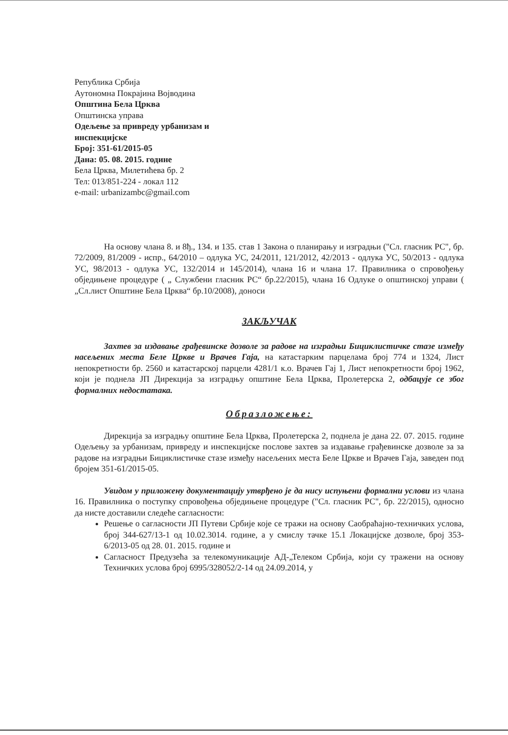Република Србија
Аутономна Покрајина Војводина
Општина Бела Црква
Општинска управа
Одељење за привреду урбанизам и инспекцијске
Број: 351-61/2015-05
Дана: 05. 08. 2015. године
Бела Црква, Милетићева бр. 2
Тел: 013/851-224 - локал 112
e-mail: urbanizambc@gmail.com
На основу члана 8. и 8ђ., 134. и 135. став 1 Закона о планирању и изградњи ("Сл. гласник РС", бр. 72/2009, 81/2009 - испр., 64/2010 – одлука УС, 24/2011, 121/2012, 42/2013 - одлука УС, 50/2013 - одлука УС, 98/2013 - одлука УС, 132/2014 и 145/2014), члана 16 и члана 17. Правилника о спровођењу обједињене процедуре ( „ Службени гласник РС“ бр.22/2015), члана 16 Одлуке о општинској управи ( „Сл.лист Општине Бела Црква“ бр.10/2008), доноси
ЗАКЉУЧАК
Захтев за издавање грађевинске дозволе за радове на изградњи Бициклистичке стазе између насељених места Беле Цркве и Врачев Гаја, на катастарким парцелама број 774 и 1324, Лист непокретности бр. 2560 и катастарској парцели 4281/1 к.о. Врачев Гај 1, Лист непокретности број 1962, који је поднела ЈП Дирекција за изградњу општине Бела Црква, Пролетерска 2, одбацује се због формалних недостатака.
Образложење:
Дирекција за изградњу општине Бела Црква, Пролетерска 2, поднела је дана 22. 07. 2015. године Одељењу за урбанизам, привреду и инспекцијске послове захтев за издавање грађевинске дозволе за за радове на изградњи Бициклистичке стазе између насељених места Беле Цркве и Врачев Гаја, заведен под бројем 351-61/2015-05.
Увидом у приложену документацију утврђено је да нису испуњени формални услови из члана 16. Правилника о поступку спровођења обједињене процедуре ("Сл. гласник РС", бр. 22/2015), односно да нисте доставили следеће сагласности:
Решење о сагласности ЈП Путеви Србије које се тражи на основу Саобраћајно-техничких услова, број 344-627/13-1 од 10.02.3014. године, а у смислу тачке 15.1 Локацијске дозволе, број 353-6/2013-05 од 28. 01. 2015. године и
Сагласност Предузећа за телекомуникације АД-„Телеком Србија, који су тражени на основу Техничких услова број 6995/328052/2-14 од 24.09.2014, у